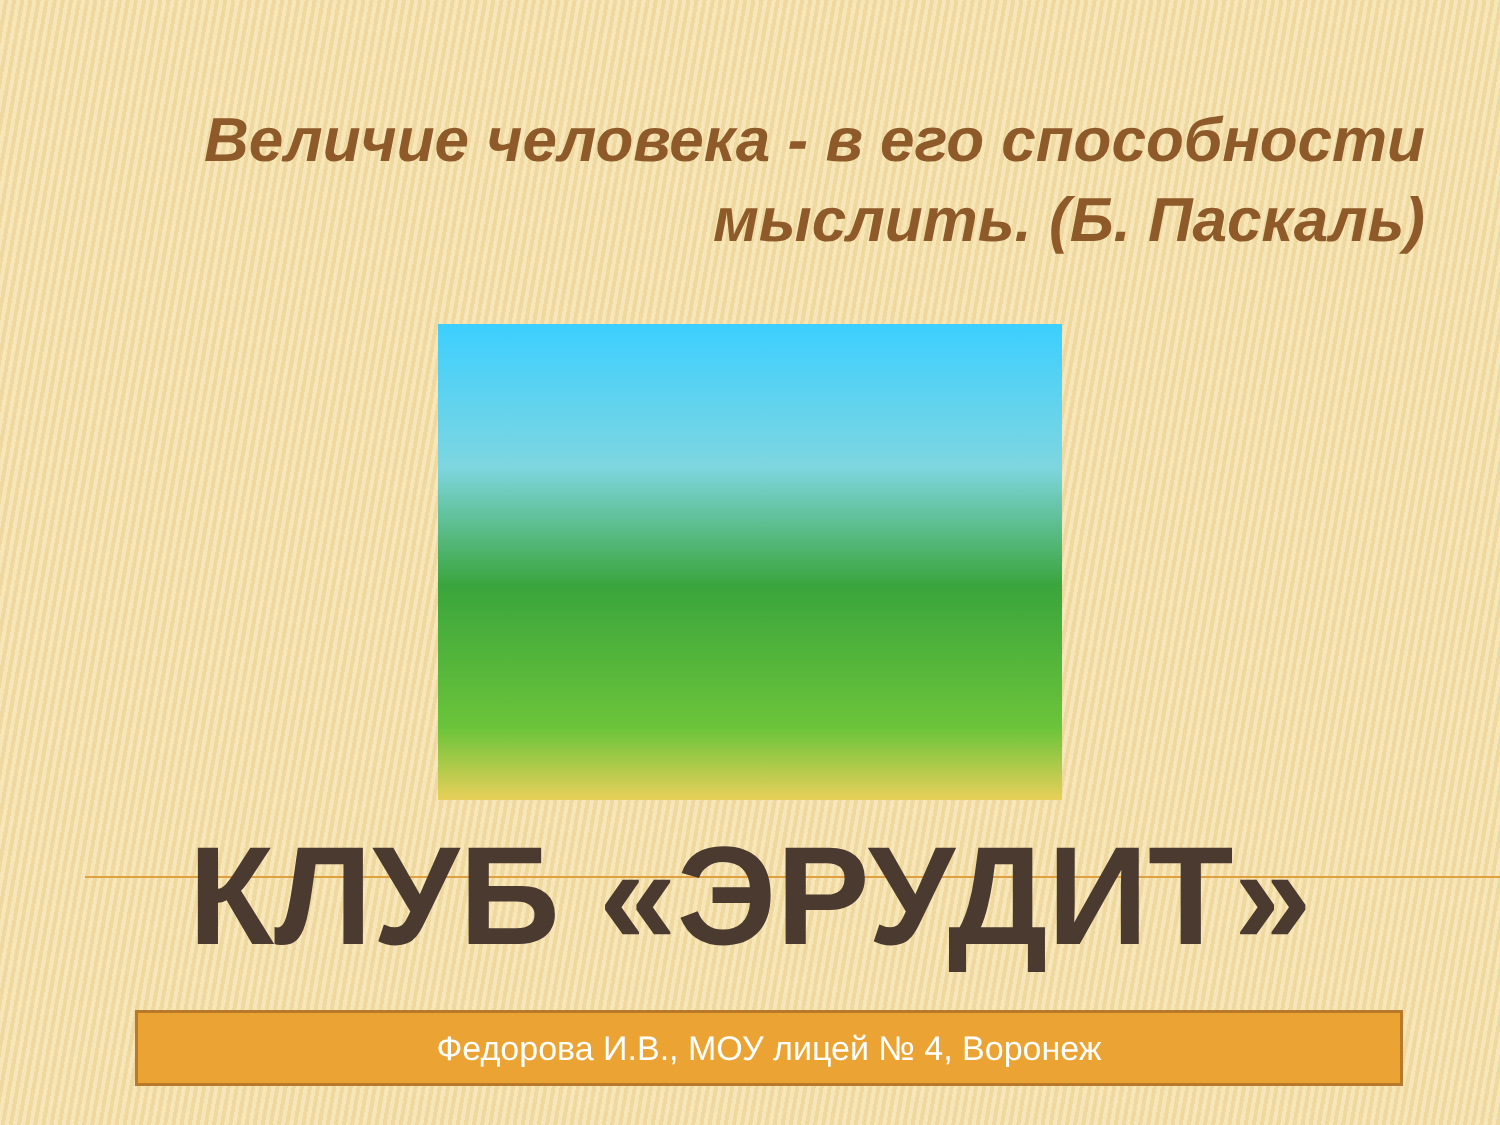Величие человека - в его способности мыслить. (Б. Паскаль)
КЛУБ «ЭРУДИТ»
Федорова И.В., МОУ лицей № 4, Воронеж